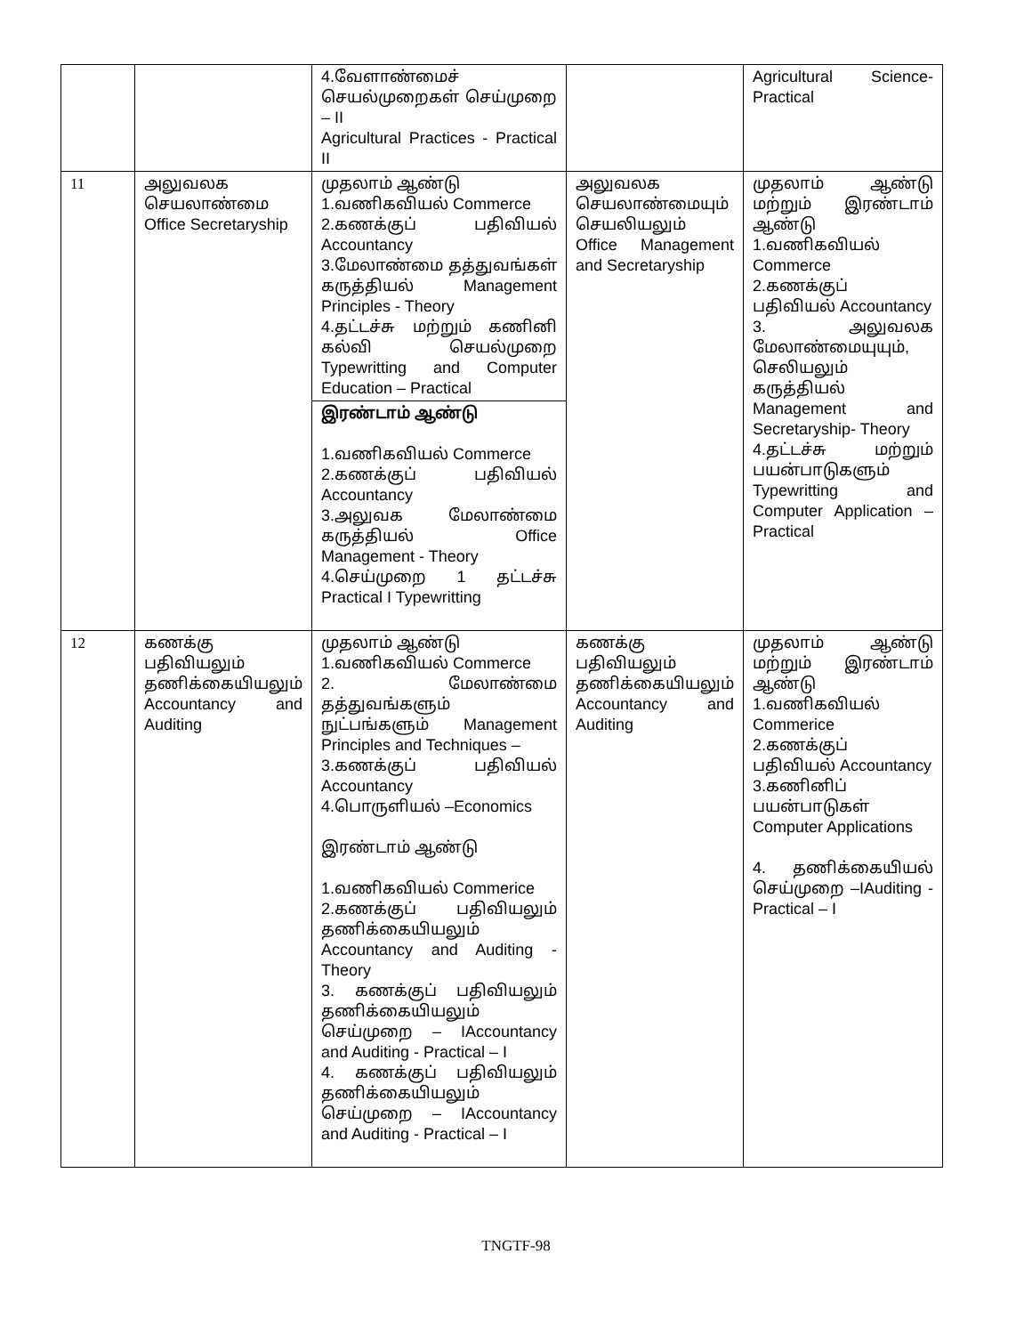| | | 4.வேளாண்மைச் செயல்முறைகள் செய்முறை – II Agricultural Practices - Practical II | | Agricultural Science-Practical |
| 11 | அலுவலக செயலாண்மை Office Secretaryship | முதலாம் ஆண்டு 1.வணிகவியல் Commerce 2.கணக்குப் பதிவியல் Accountancy 3.மேலாண்மை தத்துவங்கள் கருத்தியல் Management Principles - Theory 4.தட்டச்சு மற்றும் கணினி கல்வி செயல்முறை Typewritting and Computer Education – Practical | அலுவலக செயலாண்மையும் செயலியலும் Office Management and Secretaryship | முதலாம் ஆண்டு மற்றும் இரண்டாம் ஆண்டு 1.வணிகவியல் Commerce 2.கணக்குப் பதிவியல் Accountancy 3. அலுவலக மேலாண்மையுயும், செலியலும் கருத்தியல் Management and Secretaryship- Theory 4.தட்டச்சு மற்றும் பயன்பாடுகளும் Typewritting and Computer Application – Practical |
| | | இரண்டாம் ஆண்டு 1.வணிகவியல் Commerce 2.கணக்குப் பதிவியல் Accountancy 3.அலுவக மேலாண்மை கருத்தியல் Office Management - Theory 4.செய்முறை 1 தட்டச்சு Practical I Typewritting | | |
| 12 | கணக்கு பதிவியலும் தணிக்கையியலும் Accountancy and Auditing | முதலாம் ஆண்டு 1.வணிகவியல் Commerce 2. மேலாண்மை தத்துவங்களும் நுட்பங்களும் Management Principles and Techniques – 3.கணக்குப் பதிவியல் Accountancy 4.பொருளியல் –Economics இரண்டாம் ஆண்டு 1.வணிகவியல் Commerice 2.கணக்குப் பதிவியலும் தணிக்கையியலும் Accountancy and Auditing - Theory 3. கணக்குப் பதிவியலும் தணிக்கையியலும் செய்முறை – IAccountancy and Auditing - Practical – I 4. கணக்குப் பதிவியலும் தணிக்கையியலும் செய்முறை – IAccountancy and Auditing - Practical – I | கணக்கு பதிவியலும் தணிக்கையியலும் Accountancy and Auditing | முதலாம் ஆண்டு மற்றும் இரண்டாம் ஆண்டு 1.வணிகவியல் Commerice 2.கணக்குப் பதிவியல் Accountancy 3.கணினிப் பயன்பாடுகள் Computer Applications 4. தணிக்கையியல் செய்முறை –IAuditing - Practical – I |
TNGTF-98